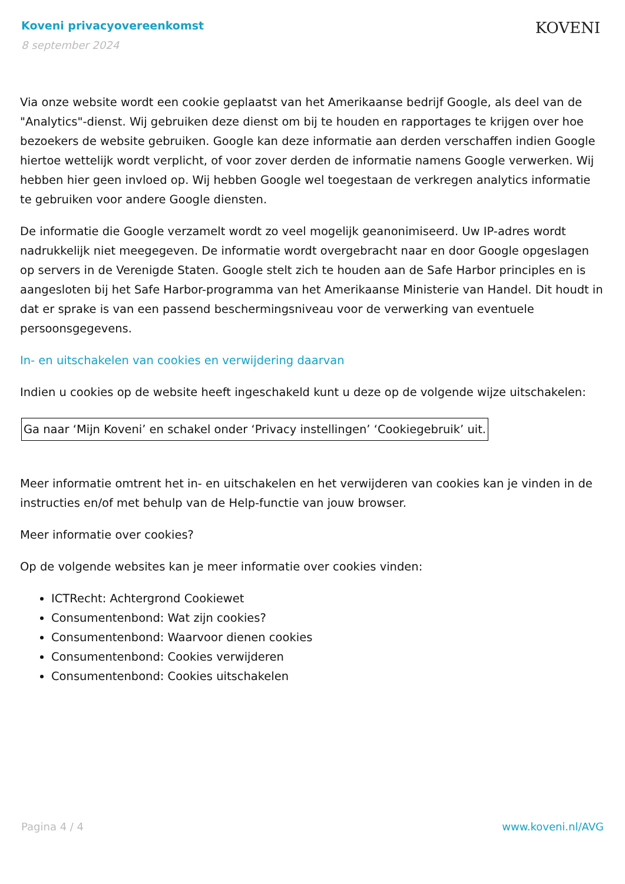Koveni privacyovereenkomst
8 september 2024
KOVENI
Via onze website wordt een cookie geplaatst van het Amerikaanse bedrijf Google, als deel van de "Analytics"-dienst. Wij gebruiken deze dienst om bij te houden en rapportages te krijgen over hoe bezoekers de website gebruiken. Google kan deze informatie aan derden verschaffen indien Google hiertoe wettelijk wordt verplicht, of voor zover derden de informatie namens Google verwerken. Wij hebben hier geen invloed op. Wij hebben Google wel toegestaan de verkregen analytics informatie te gebruiken voor andere Google diensten.
De informatie die Google verzamelt wordt zo veel mogelijk geanonimiseerd. Uw IP-adres wordt nadrukkelijk niet meegegeven. De informatie wordt overgebracht naar en door Google opgeslagen op servers in de Verenigde Staten. Google stelt zich te houden aan de Safe Harbor principles en is aangesloten bij het Safe Harbor-programma van het Amerikaanse Ministerie van Handel. Dit houdt in dat er sprake is van een passend beschermingsniveau voor de verwerking van eventuele persoonsgegevens.
In- en uitschakelen van cookies en verwijdering daarvan
Indien u cookies op de website heeft ingeschakeld kunt u deze op de volgende wijze uitschakelen:
Ga naar ‘Mijn Koveni’ en schakel onder ‘Privacy instellingen’ ‘Cookiegebruik’ uit.
Meer informatie omtrent het in- en uitschakelen en het verwijderen van cookies kan je vinden in de instructies en/of met behulp van de Help-functie van jouw browser.
Meer informatie over cookies?
Op de volgende websites kan je meer informatie over cookies vinden:
ICTRecht: Achtergrond Cookiewet
Consumentenbond: Wat zijn cookies?
Consumentenbond: Waarvoor dienen cookies
Consumentenbond: Cookies verwijderen
Consumentenbond: Cookies uitschakelen
Pagina 4 / 4 www.koveni.nl/AVG